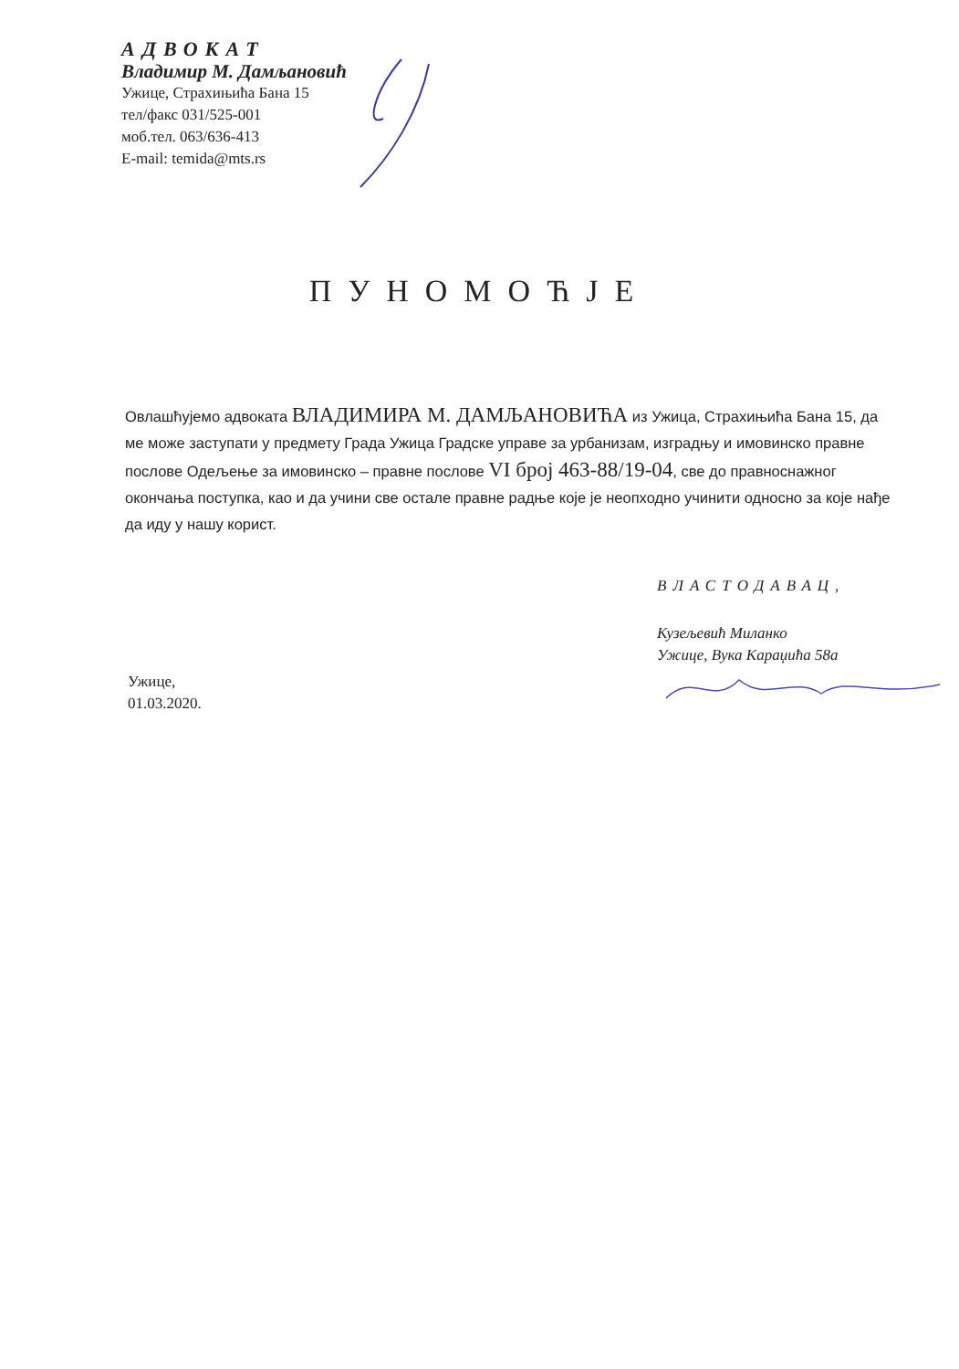АДВОКАТ
Владимир М. Дамљановић
Ужице, Страхињића Бана 15
тел/факс 031/525-001
моб.тел. 063/636-413
E-mail: temida@mts.rs
ПУНОМОЋЈЕ
Овлашћујемо адвоката ВЛАДИМИРА М. ДАМЉАНОВИЋА из Ужица, Страхињића Бана 15, да ме може заступати у предмету Града Ужица Градске управе за урбанизам, изградњу и имовинско правне послове Одељење за имовинско – правне послове VI број 463-88/19-04, све до правноснажног окончања поступка, као и да учини све остале правне радње које је неопходно учинити односно за које нађе да иду у нашу корист.
ВЛАСТОДАВАЦ,
Кузељевић Миланко
Ужице, Вука Караџића 58а
Ужице,
01.03.2020.